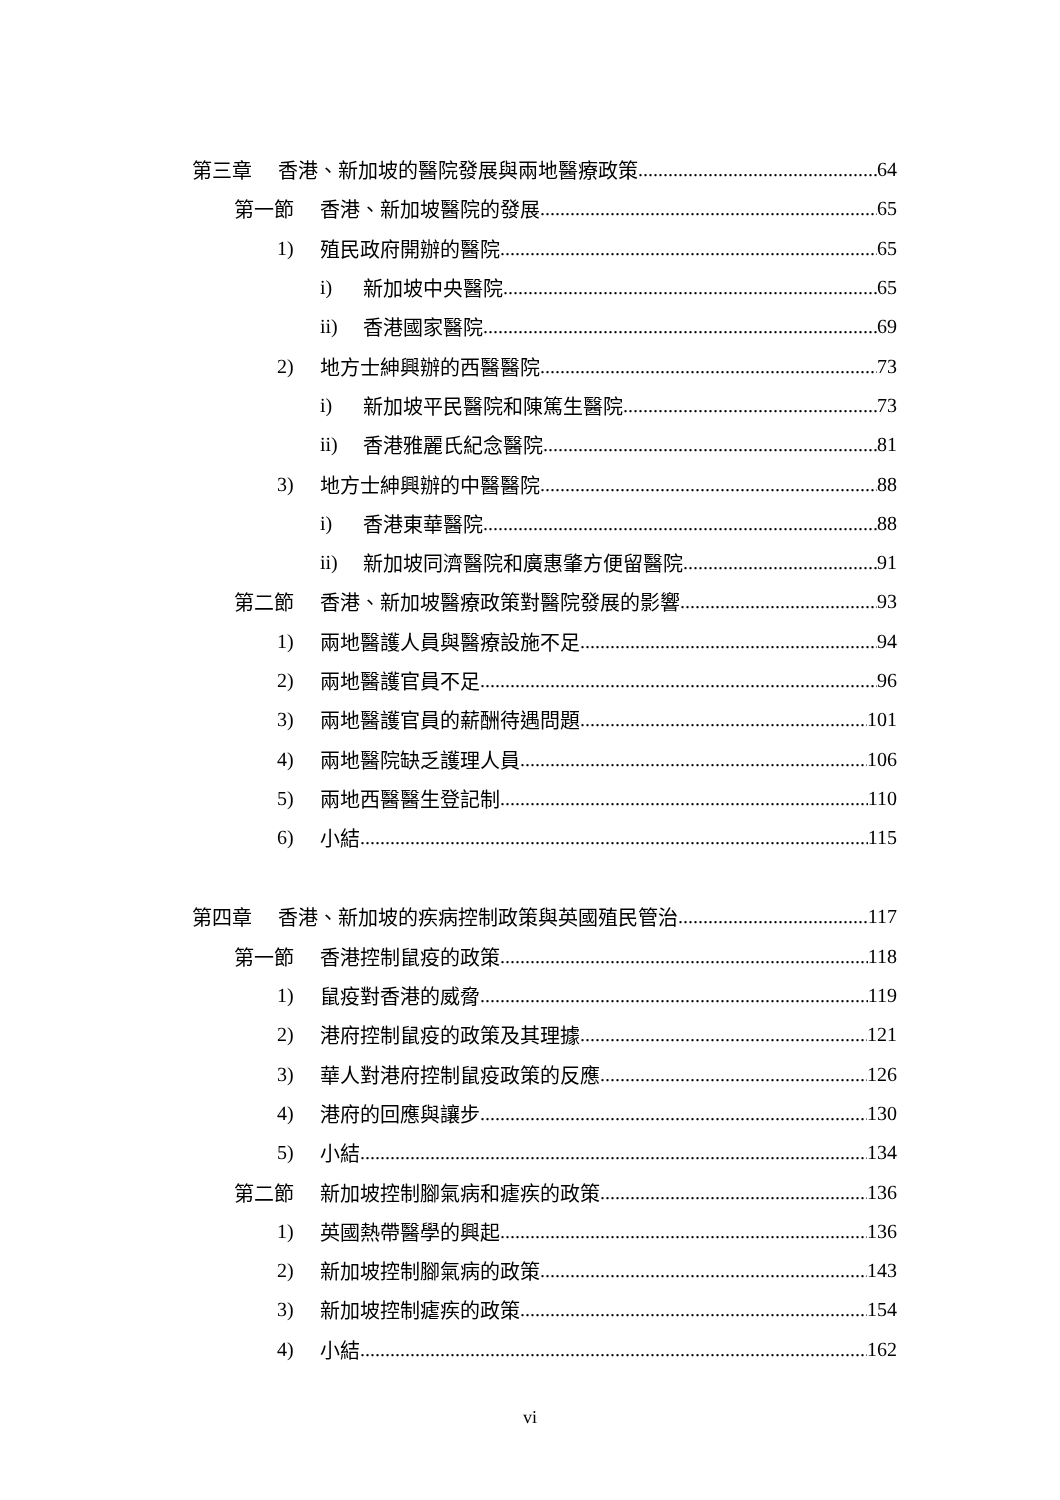第三章 香港、新加坡的醫院發展與兩地醫療政策 64
第一節 香港、新加坡醫院的發展 65
1) 殖民政府開辦的醫院 65
i) 新加坡中央醫院 65
ii) 香港國家醫院 69
2) 地方士紳興辦的西醫醫院 73
i) 新加坡平民醫院和陳篤生醫院 73
ii) 香港雅麗氏紀念醫院 81
3) 地方士紳興辦的中醫醫院 88
i) 香港東華醫院 88
ii) 新加坡同濟醫院和廣惠肇方便留醫院 91
第二節 香港、新加坡醫療政策對醫院發展的影響 93
1) 兩地醫護人員與醫療設施不足 94
2) 兩地醫護官員不足 96
3) 兩地醫護官員的薪酬待遇問題 101
4) 兩地醫院缺乏護理人員 106
5) 兩地西醫醫生登記制 110
6) 小結 115
第四章 香港、新加坡的疾病控制政策與英國殖民管治 117
第一節 香港控制鼠疫的政策 118
1) 鼠疫對香港的威脅 119
2) 港府控制鼠疫的政策及其理據 121
3) 華人對港府控制鼠疫政策的反應 126
4) 港府的回應與讓步 130
5) 小結 134
第二節 新加坡控制腳氣病和瘧疾的政策 136
1) 英國熱帶醫學的興起 136
2) 新加坡控制腳氣病的政策 143
3) 新加坡控制瘧疾的政策 154
4) 小結 162
vi